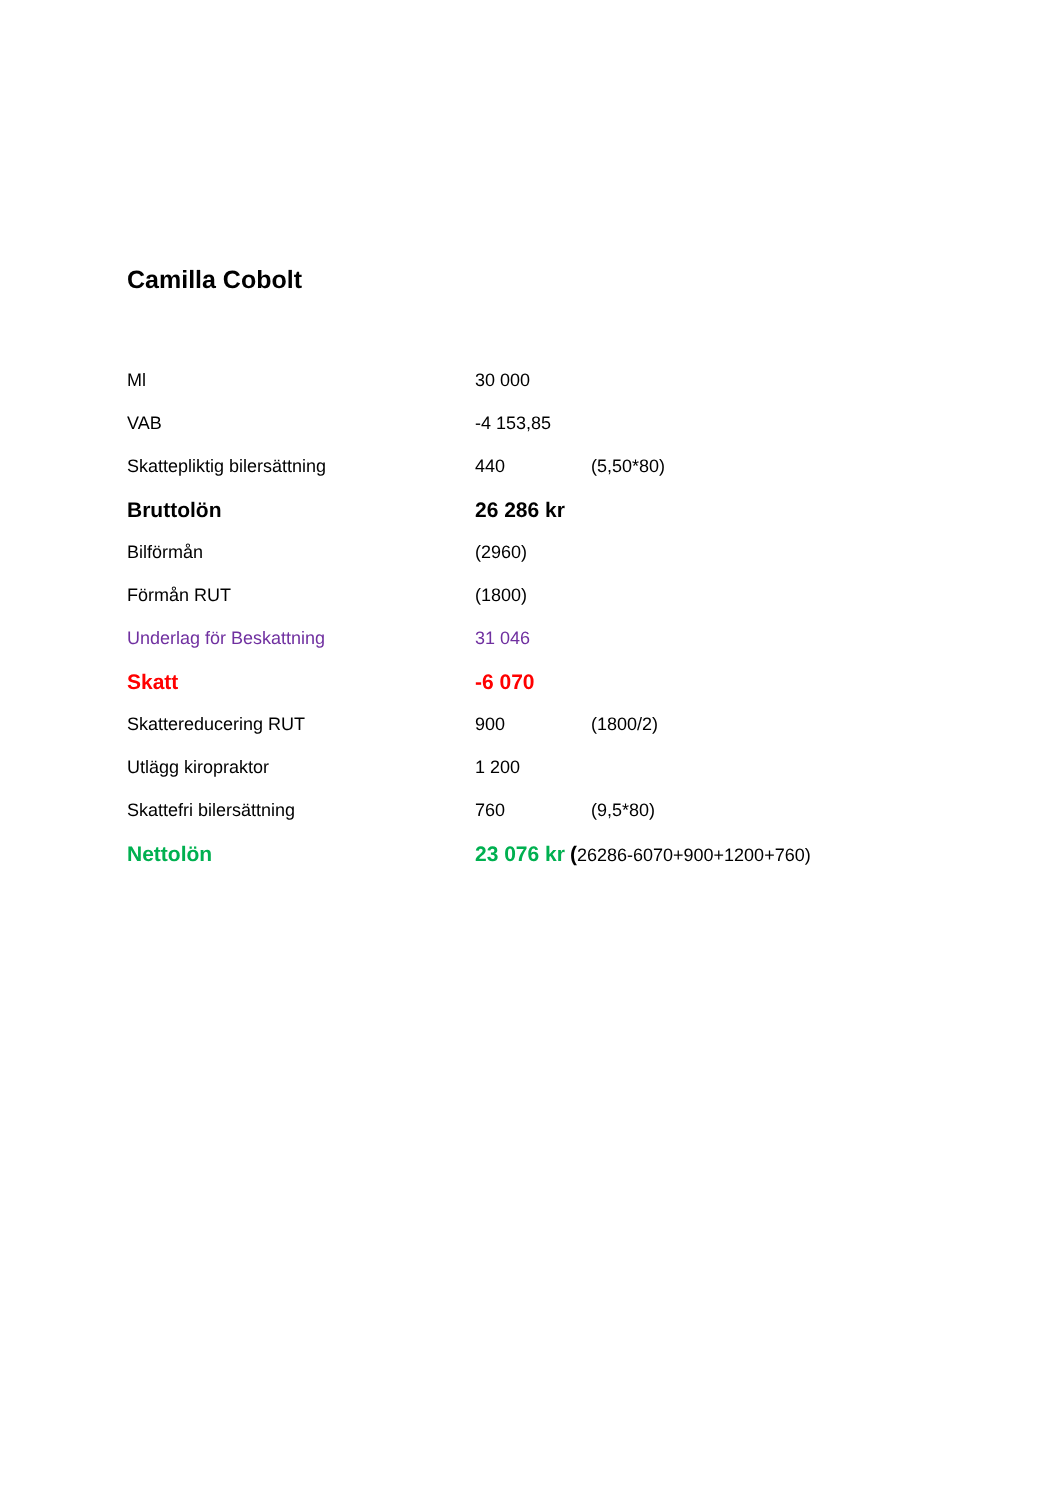Camilla Cobolt
| Ml | 30 000 | |
| VAB | -4 153,85 | |
| Skattepliktig bilersättning | 440 | (5,50*80) |
| Bruttolön | 26 286 kr | |
| Bilförmån | (2960) | |
| Förmån RUT | (1800) | |
| Underlag för Beskattning | 31 046 | |
| Skatt | -6 070 | |
| Skattereducering RUT | 900 | (1800/2) |
| Utlägg kiropraktor | 1 200 | |
| Skattefri bilersättning | 760 | (9,5*80) |
| Nettolön | 23 076 kr ( 26286-6070+900+1200+760) | |